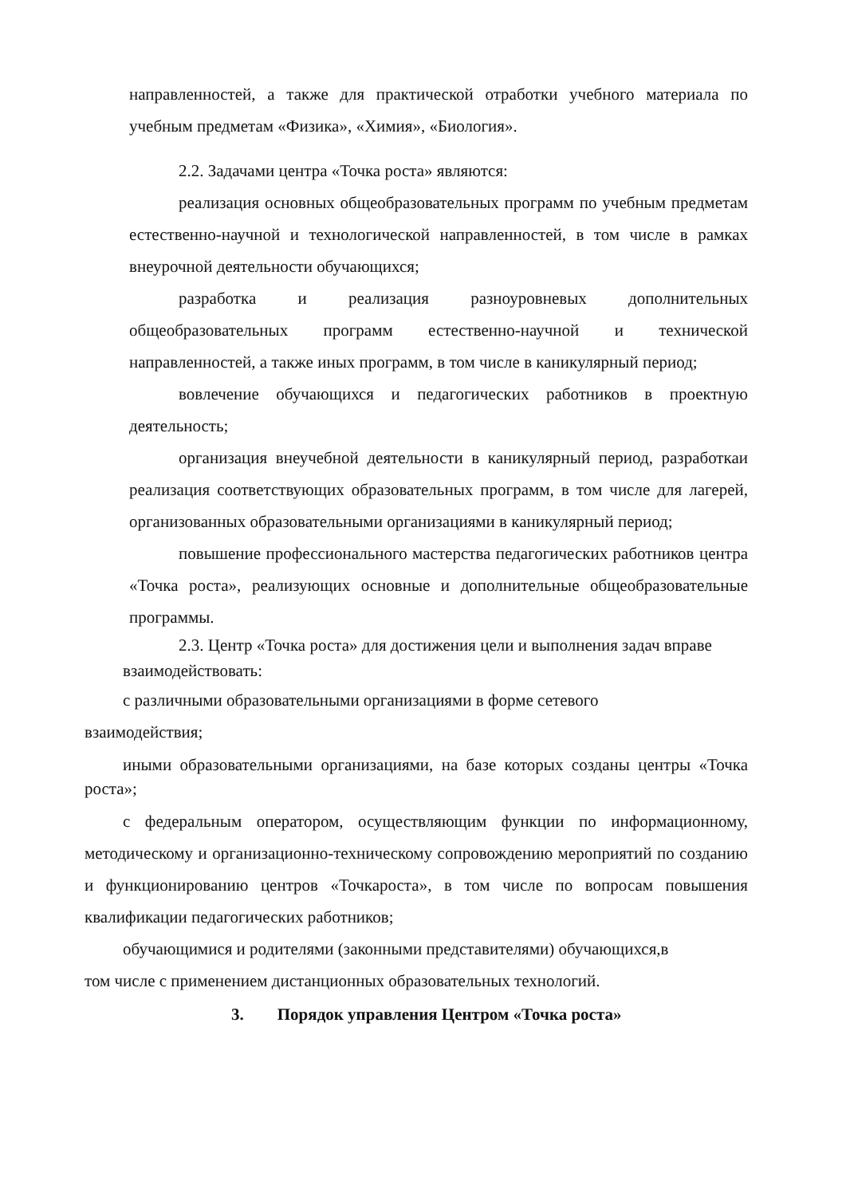направленностей, а также для практической отработки учебного материала по учебным предметам «Физика», «Химия», «Биология».
2.2. Задачами центра «Точка роста» являются:
реализация основных общеобразовательных программ по учебным предметам естественно-научной и технологической направленностей, в том числе в рамках внеурочной деятельности обучающихся;
разработка и реализация разноуровневых дополнительных общеобразовательных программ естественно-научной и технической направленностей, а также иных программ, в том числе в каникулярный период;
вовлечение обучающихся и педагогических работников в проектную деятельность;
организация внеучебной деятельности в каникулярный период, разработкаи реализация соответствующих образовательных программ, в том числе для лагерей, организованных образовательными организациями в каникулярный период;
повышение профессионального мастерства педагогических работников центра «Точка роста», реализующих основные и дополнительные общеобразовательные программы.
2.3. Центр «Точка роста» для достижения цели и выполнения задач вправе
взаимодействовать:
с различными образовательными организациями в форме сетевого
взаимодействия;
иными образовательными организациями, на базе которых созданы центры «Точка роста»;
с федеральным оператором, осуществляющим функции по информационному, методическому и организационно-техническому сопровождению мероприятий по созданию и функционированию центров «Точкароста», в том числе по вопросам повышения квалификации педагогических работников;
обучающимися и родителями (законными представителями) обучающихся,в
том числе с применением дистанционных образовательных технологий.
3. Порядок управления Центром «Точка роста»